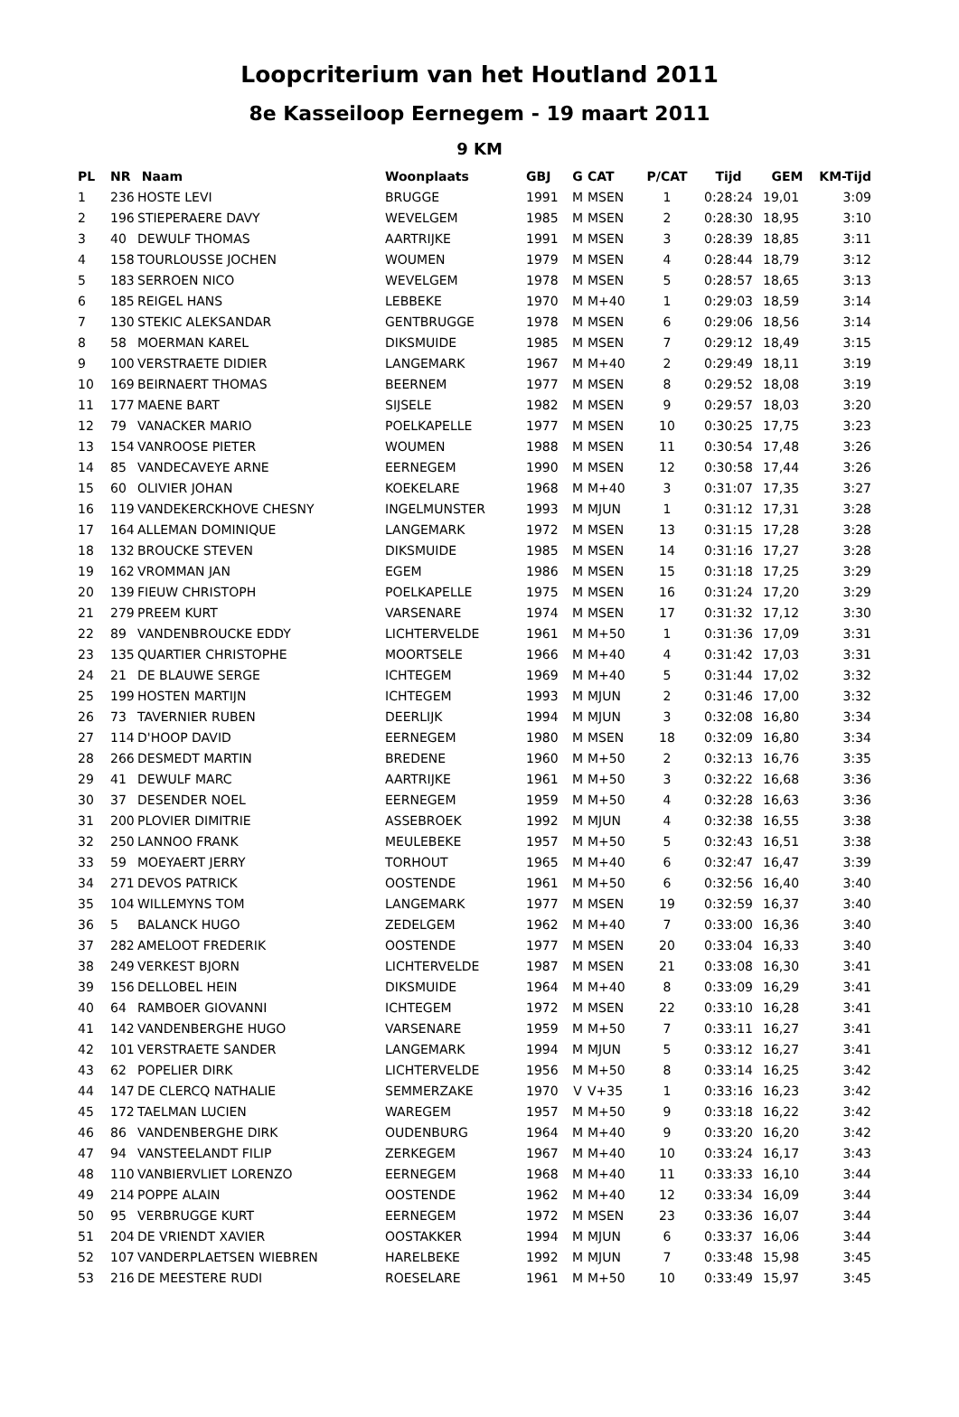Loopcriterium van het Houtland 2011
8e Kasseiloop Eernegem - 19 maart 2011
9 KM
| PL | NR | Naam | Woonplaats | GBJ | G | CAT | P/CAT | Tijd | GEM | KM-Tijd |
| --- | --- | --- | --- | --- | --- | --- | --- | --- | --- | --- |
| 1 | 236 | HOSTE LEVI | BRUGGE | 1991 | M | MSEN | 1 | 0:28:24 | 19,01 | 3:09 |
| 2 | 196 | STIEPERAERE DAVY | WEVELGEM | 1985 | M | MSEN | 2 | 0:28:30 | 18,95 | 3:10 |
| 3 | 40 | DEWULF THOMAS | AARTRIJKE | 1991 | M | MSEN | 3 | 0:28:39 | 18,85 | 3:11 |
| 4 | 158 | TOURLOUSSE JOCHEN | WOUMEN | 1979 | M | MSEN | 4 | 0:28:44 | 18,79 | 3:12 |
| 5 | 183 | SERROEN NICO | WEVELGEM | 1978 | M | MSEN | 5 | 0:28:57 | 18,65 | 3:13 |
| 6 | 185 | REIGEL HANS | LEBBEKE | 1970 | M | M+40 | 1 | 0:29:03 | 18,59 | 3:14 |
| 7 | 130 | STEKIC ALEKSANDAR | GENTBRUGGE | 1978 | M | MSEN | 6 | 0:29:06 | 18,56 | 3:14 |
| 8 | 58 | MOERMAN KAREL | DIKSMUIDE | 1985 | M | MSEN | 7 | 0:29:12 | 18,49 | 3:15 |
| 9 | 100 | VERSTRAETE DIDIER | LANGEMARK | 1967 | M | M+40 | 2 | 0:29:49 | 18,11 | 3:19 |
| 10 | 169 | BEIRNAERT THOMAS | BEERNEM | 1977 | M | MSEN | 8 | 0:29:52 | 18,08 | 3:19 |
| 11 | 177 | MAENE BART | SIJSELE | 1982 | M | MSEN | 9 | 0:29:57 | 18,03 | 3:20 |
| 12 | 79 | VANACKER MARIO | POELKAPELLE | 1977 | M | MSEN | 10 | 0:30:25 | 17,75 | 3:23 |
| 13 | 154 | VANROOSE PIETER | WOUMEN | 1988 | M | MSEN | 11 | 0:30:54 | 17,48 | 3:26 |
| 14 | 85 | VANDECAVEYE ARNE | EERNEGEM | 1990 | M | MSEN | 12 | 0:30:58 | 17,44 | 3:26 |
| 15 | 60 | OLIVIER JOHAN | KOEKELARE | 1968 | M | M+40 | 3 | 0:31:07 | 17,35 | 3:27 |
| 16 | 119 | VANDEKERCKHOVE CHESNY | INGELMUNSTER | 1993 | M | MJUN | 1 | 0:31:12 | 17,31 | 3:28 |
| 17 | 164 | ALLEMAN DOMINIQUE | LANGEMARK | 1972 | M | MSEN | 13 | 0:31:15 | 17,28 | 3:28 |
| 18 | 132 | BROUCKE STEVEN | DIKSMUIDE | 1985 | M | MSEN | 14 | 0:31:16 | 17,27 | 3:28 |
| 19 | 162 | VROMMAN JAN | EGEM | 1986 | M | MSEN | 15 | 0:31:18 | 17,25 | 3:29 |
| 20 | 139 | FIEUW CHRISTOPH | POELKAPELLE | 1975 | M | MSEN | 16 | 0:31:24 | 17,20 | 3:29 |
| 21 | 279 | PREEM KURT | VARSENARE | 1974 | M | MSEN | 17 | 0:31:32 | 17,12 | 3:30 |
| 22 | 89 | VANDENBROUCKE EDDY | LICHTERVELDE | 1961 | M | M+50 | 1 | 0:31:36 | 17,09 | 3:31 |
| 23 | 135 | QUARTIER CHRISTOPHE | MOORTSELE | 1966 | M | M+40 | 4 | 0:31:42 | 17,03 | 3:31 |
| 24 | 21 | DE BLAUWE SERGE | ICHTEGEM | 1969 | M | M+40 | 5 | 0:31:44 | 17,02 | 3:32 |
| 25 | 199 | HOSTEN MARTIJN | ICHTEGEM | 1993 | M | MJUN | 2 | 0:31:46 | 17,00 | 3:32 |
| 26 | 73 | TAVERNIER RUBEN | DEERLIJK | 1994 | M | MJUN | 3 | 0:32:08 | 16,80 | 3:34 |
| 27 | 114 | D'HOOP DAVID | EERNEGEM | 1980 | M | MSEN | 18 | 0:32:09 | 16,80 | 3:34 |
| 28 | 266 | DESMEDT MARTIN | BREDENE | 1960 | M | M+50 | 2 | 0:32:13 | 16,76 | 3:35 |
| 29 | 41 | DEWULF MARC | AARTRIJKE | 1961 | M | M+50 | 3 | 0:32:22 | 16,68 | 3:36 |
| 30 | 37 | DESENDER NOEL | EERNEGEM | 1959 | M | M+50 | 4 | 0:32:28 | 16,63 | 3:36 |
| 31 | 200 | PLOVIER DIMITRIE | ASSEBROEK | 1992 | M | MJUN | 4 | 0:32:38 | 16,55 | 3:38 |
| 32 | 250 | LANNOO FRANK | MEULEBEKE | 1957 | M | M+50 | 5 | 0:32:43 | 16,51 | 3:38 |
| 33 | 59 | MOEYAERT JERRY | TORHOUT | 1965 | M | M+40 | 6 | 0:32:47 | 16,47 | 3:39 |
| 34 | 271 | DEVOS PATRICK | OOSTENDE | 1961 | M | M+50 | 6 | 0:32:56 | 16,40 | 3:40 |
| 35 | 104 | WILLEMYNS TOM | LANGEMARK | 1977 | M | MSEN | 19 | 0:32:59 | 16,37 | 3:40 |
| 36 | 5 | BALANCK HUGO | ZEDELGEM | 1962 | M | M+40 | 7 | 0:33:00 | 16,36 | 3:40 |
| 37 | 282 | AMELOOT FREDERIK | OOSTENDE | 1977 | M | MSEN | 20 | 0:33:04 | 16,33 | 3:40 |
| 38 | 249 | VERKEST BJORN | LICHTERVELDE | 1987 | M | MSEN | 21 | 0:33:08 | 16,30 | 3:41 |
| 39 | 156 | DELLOBEL HEIN | DIKSMUIDE | 1964 | M | M+40 | 8 | 0:33:09 | 16,29 | 3:41 |
| 40 | 64 | RAMBOER GIOVANNI | ICHTEGEM | 1972 | M | MSEN | 22 | 0:33:10 | 16,28 | 3:41 |
| 41 | 142 | VANDENBERGHE HUGO | VARSENARE | 1959 | M | M+50 | 7 | 0:33:11 | 16,27 | 3:41 |
| 42 | 101 | VERSTRAETE SANDER | LANGEMARK | 1994 | M | MJUN | 5 | 0:33:12 | 16,27 | 3:41 |
| 43 | 62 | POPELIER DIRK | LICHTERVELDE | 1956 | M | M+50 | 8 | 0:33:14 | 16,25 | 3:42 |
| 44 | 147 | DE CLERCQ NATHALIE | SEMMERZAKE | 1970 | V | V+35 | 1 | 0:33:16 | 16,23 | 3:42 |
| 45 | 172 | TAELMAN LUCIEN | WAREGEM | 1957 | M | M+50 | 9 | 0:33:18 | 16,22 | 3:42 |
| 46 | 86 | VANDENBERGHE DIRK | OUDENBURG | 1964 | M | M+40 | 9 | 0:33:20 | 16,20 | 3:42 |
| 47 | 94 | VANSTEELANDT FILIP | ZERKEGEM | 1967 | M | M+40 | 10 | 0:33:24 | 16,17 | 3:43 |
| 48 | 110 | VANBIERVLIET LORENZO | EERNEGEM | 1968 | M | M+40 | 11 | 0:33:33 | 16,10 | 3:44 |
| 49 | 214 | POPPE ALAIN | OOSTENDE | 1962 | M | M+40 | 12 | 0:33:34 | 16,09 | 3:44 |
| 50 | 95 | VERBRUGGE KURT | EERNEGEM | 1972 | M | MSEN | 23 | 0:33:36 | 16,07 | 3:44 |
| 51 | 204 | DE VRIENDT XAVIER | OOSTAKKER | 1994 | M | MJUN | 6 | 0:33:37 | 16,06 | 3:44 |
| 52 | 107 | VANDERPLAETSEN WIEBREN | HARELBEKE | 1992 | M | MJUN | 7 | 0:33:48 | 15,98 | 3:45 |
| 53 | 216 | DE MEESTERE RUDI | ROESELARE | 1961 | M | M+50 | 10 | 0:33:49 | 15,97 | 3:45 |